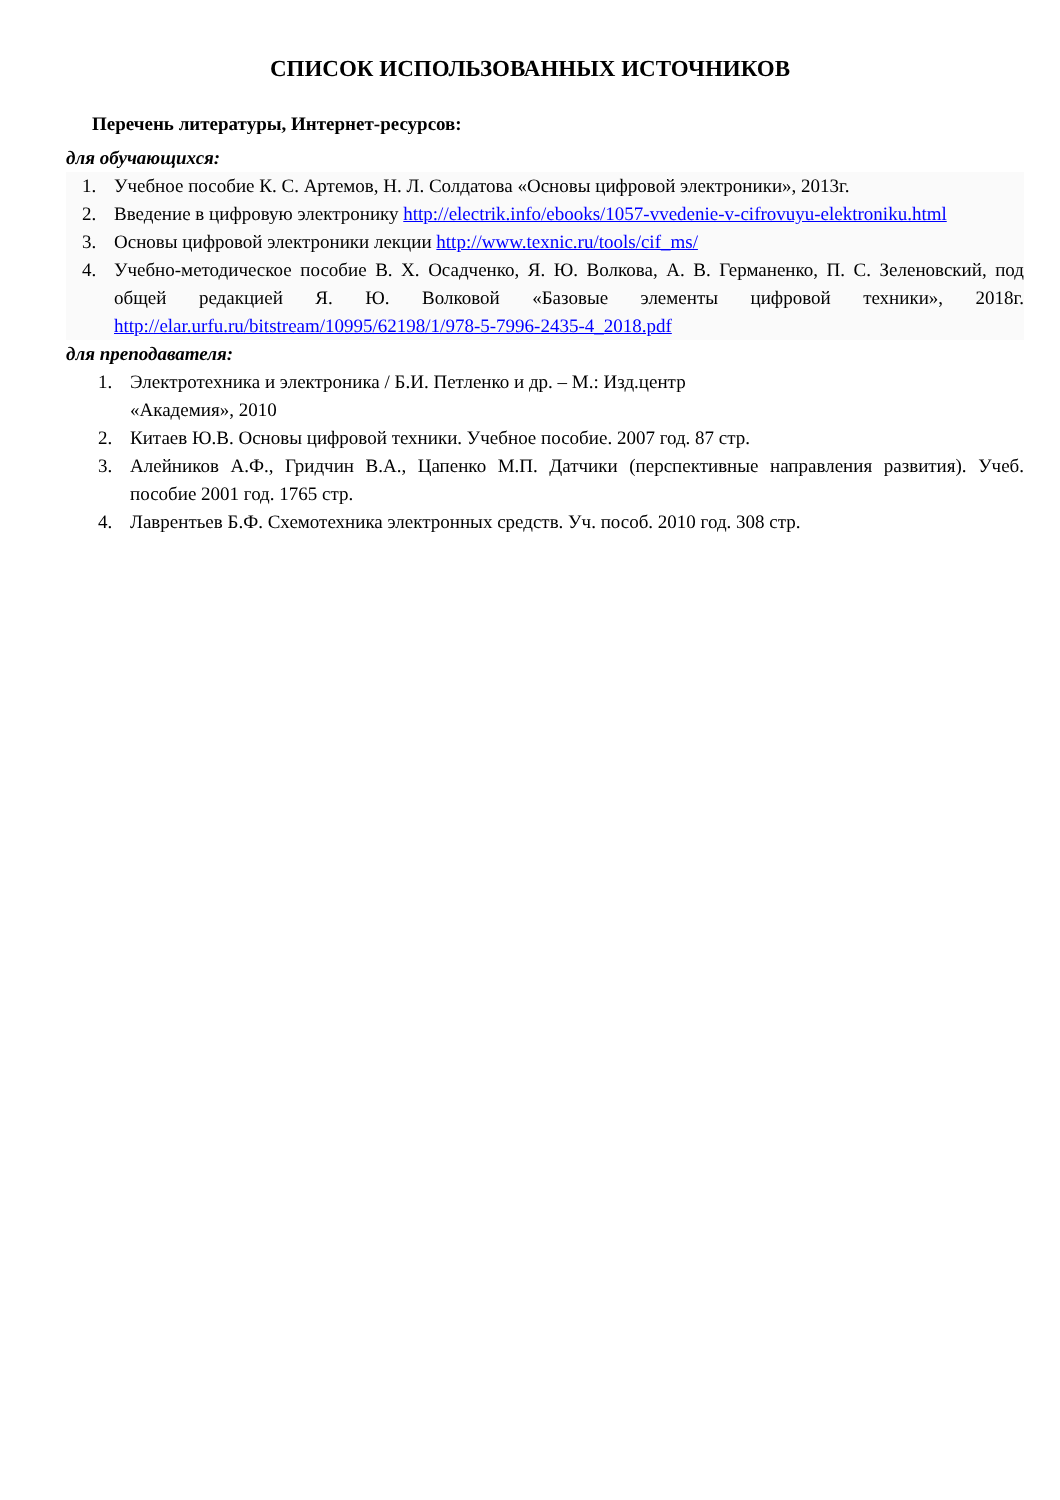СПИСОК ИСПОЛЬЗОВАННЫХ ИСТОЧНИКОВ
Перечень литературы, Интернет-ресурсов:
для обучающихся:
1. Учебное пособие К. С. Артемов, Н. Л. Солдатова «Основы цифровой электроники», 2013г.
2. Введение в цифровую электронику http://electrik.info/ebooks/1057-vvedenie-v-cifrovuyu-elektroniku.html
3. Основы цифровой электроники лекции http://www.texnic.ru/tools/cif_ms/
4. Учебно-методическое пособие В. Х. Осадченко, Я. Ю. Волкова, А. В. Германенко, П. С. Зеленовский, под общей редакцией Я. Ю. Волковой «Базовые элементы цифровой техники», 2018г. http://elar.urfu.ru/bitstream/10995/62198/1/978-5-7996-2435-4_2018.pdf
для преподавателя:
1. Электротехника и электроника / Б.И. Петленко и др. – М.: Изд.центр
«Академия», 2010
2. Китаев Ю.В. Основы цифровой техники. Учебное пособие. 2007 год. 87 стр.
3. Алейников А.Ф., Гридчин В.А., Цапенко М.П. Датчики (перспективные направления развития). Учеб. пособие 2001 год. 1765 стр.
4. Лаврентьев Б.Ф. Схемотехника электронных средств. Уч. пособ. 2010 год. 308 стр.